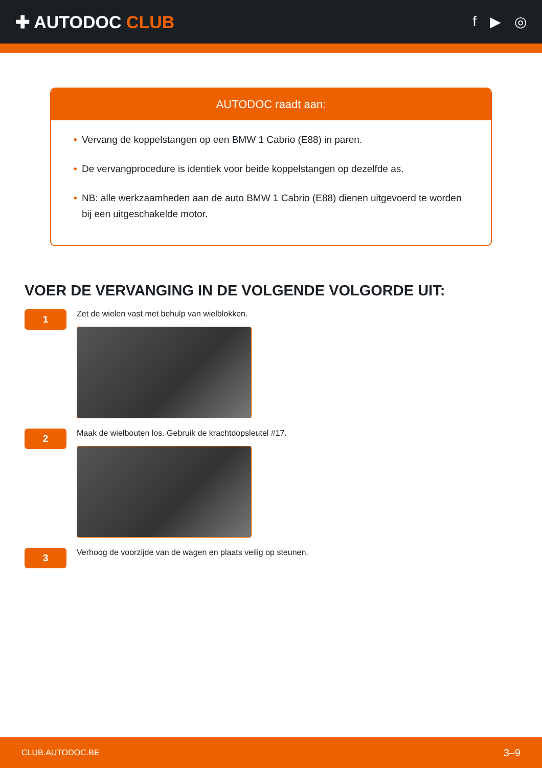✚ AUTODOC CLUB
f ▶ ◎
AUTODOC raadt aan:
• Vervang de koppelstangen op een BMW 1 Cabrio (E88) in paren.
• De vervangprocedure is identiek voor beide koppelstangen op dezelfde as.
• NB: alle werkzaamheden aan de auto BMW 1 Cabrio (E88) dienen uitgevoerd te worden bij een uitgeschakelde motor.
VOER DE VERVANGING IN DE VOLGENDE VOLGORDE UIT:
1
Zet de wielen vast met behulp van wielblokken.
2
Maak de wielbouten los. Gebruik de krachtdopsleutel #17.
3
Verhoog de voorzijde van de wagen en plaats veilig op steunen.
CLUB.AUTODOC.BE 3–9